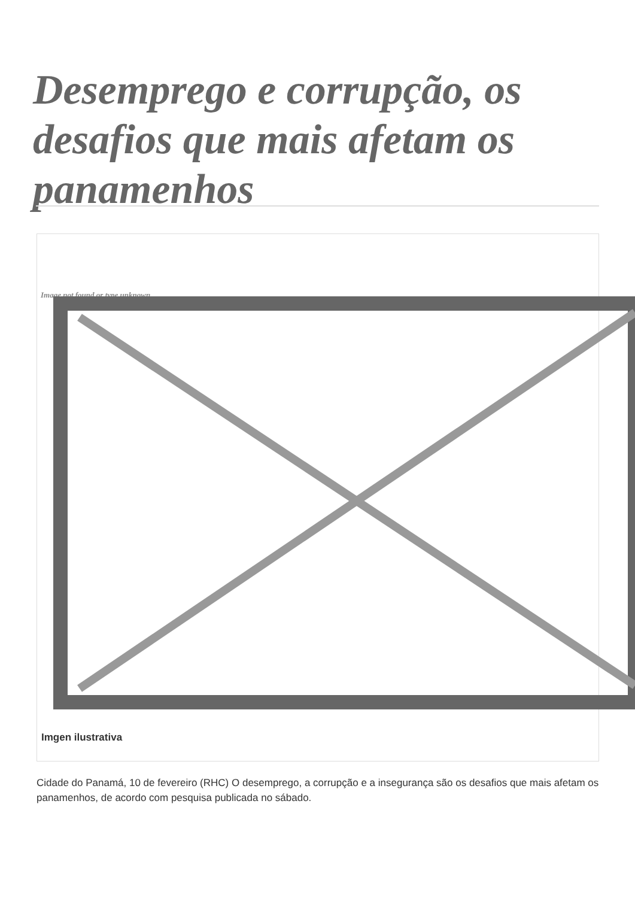Desemprego e corrupção, os desafios que mais afetam os panamenhos
Image not found or type unknown
Imgen ilustrativa
Cidade do Panamá, 10 de fevereiro (RHC) O desemprego, a corrupção e a insegurança são os desafios que mais afetam os panamenhos, de acordo com pesquisa publicada no sábado.